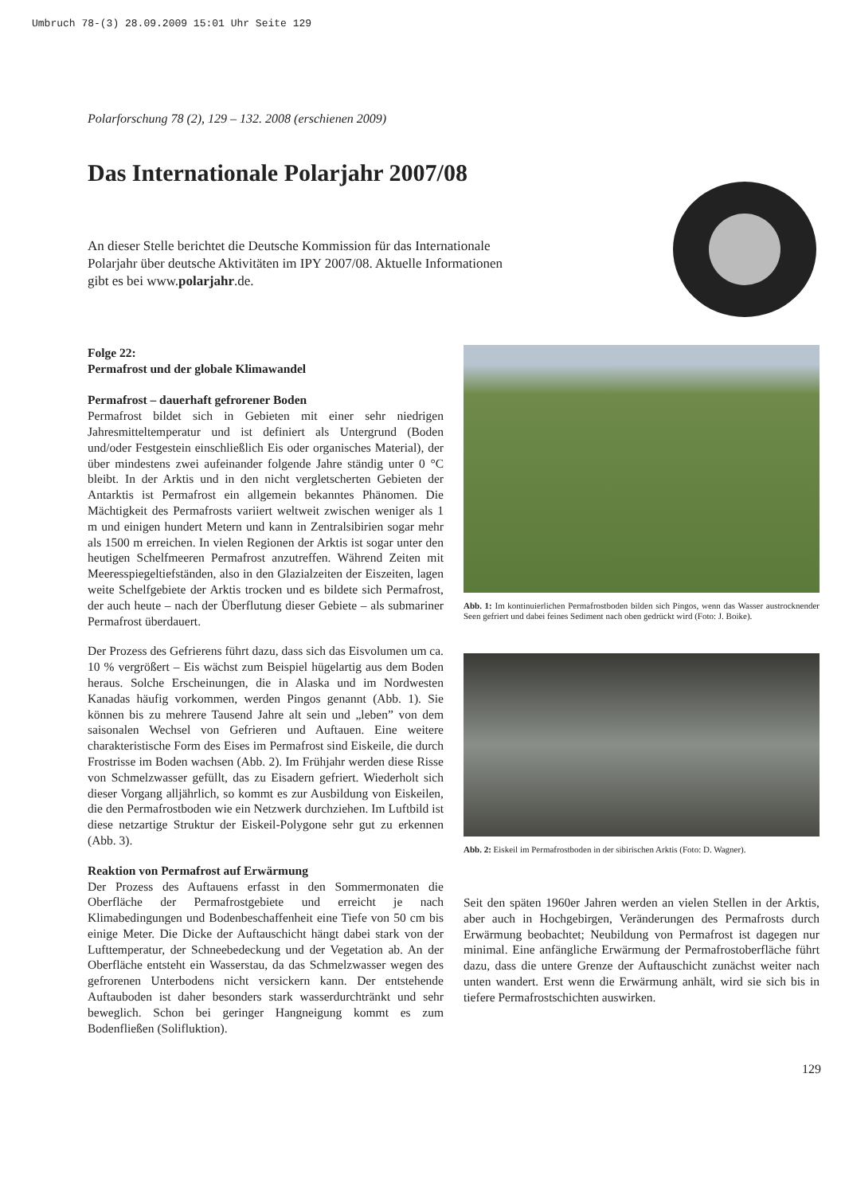Umbruch 78-(3) 28.09.2009 15:01 Uhr Seite 129
Polarforschung 78 (2), 129 – 132. 2008 (erschienen 2009)
Das Internationale Polarjahr 2007/08
An dieser Stelle berichtet die Deutsche Kommission für das Internationale Polarjahr über deutsche Aktivitäten im IPY 2007/08. Aktuelle Informationen gibt es bei www.polarjahr.de.
Folge 22:
Permafrost und der globale Klimawandel
Permafrost – dauerhaft gefrorener Boden
Permafrost bildet sich in Gebieten mit einer sehr niedrigen Jahresmitteltemperatur und ist definiert als Untergrund (Boden und/oder Festgestein einschließlich Eis oder organisches Material), der über mindestens zwei aufeinander folgende Jahre ständig unter 0 °C bleibt. In der Arktis und in den nicht vergletscherten Gebieten der Antarktis ist Permafrost ein allgemein bekanntes Phänomen. Die Mächtigkeit des Permafrosts variiert weltweit zwischen weniger als 1 m und einigen hundert Metern und kann in Zentralsibirien sogar mehr als 1500 m erreichen. In vielen Regionen der Arktis ist sogar unter den heutigen Schelfmeeren Permafrost anzutreffen. Während Zeiten mit Meeresspiegeltiefständen, also in den Glazialzeiten der Eiszeiten, lagen weite Schelfgebiete der Arktis trocken und es bildete sich Permafrost, der auch heute – nach der Überflutung dieser Gebiete – als submariner Permafrost überdauert.
Der Prozess des Gefrierens führt dazu, dass sich das Eisvolumen um ca. 10 % vergrößert – Eis wächst zum Beispiel hügelartig aus dem Boden heraus. Solche Erscheinungen, die in Alaska und im Nordwesten Kanadas häufig vorkommen, werden Pingos genannt (Abb. 1). Sie können bis zu mehrere Tausend Jahre alt sein und „leben” von dem saisonalen Wechsel von Gefrieren und Auftauen. Eine weitere charakteristische Form des Eises im Permafrost sind Eiskeile, die durch Frostrisse im Boden wachsen (Abb. 2). Im Frühjahr werden diese Risse von Schmelzwasser gefüllt, das zu Eisadern gefriert. Wiederholt sich dieser Vorgang alljährlich, so kommt es zur Ausbildung von Eiskeilen, die den Permafrostboden wie ein Netzwerk durchziehen. Im Luftbild ist diese netzartige Struktur der Eiskeil-Polygone sehr gut zu erkennen (Abb. 3).
Reaktion von Permafrost auf Erwärmung
Der Prozess des Auftauens erfasst in den Sommermonaten die Oberfläche der Permafrostgebiete und erreicht je nach Klimabedingungen und Bodenbeschaffenheit eine Tiefe von 50 cm bis einige Meter. Die Dicke der Auftauschicht hängt dabei stark von der Lufttemperatur, der Schneebedeckung und der Vegetation ab. An der Oberfläche entsteht ein Wasserstau, da das Schmelzwasser wegen des gefrorenen Unterbodens nicht versickern kann. Der entstehende Auftauboden ist daher besonders stark wasserdurchtränkt und sehr beweglich. Schon bei geringer Hangneigung kommt es zum Bodenfließen (Solifluktion).
Abb. 1: Im kontinuierlichen Permafrostboden bilden sich Pingos, wenn das Wasser austrocknender Seen gefriert und dabei feines Sediment nach oben gedrückt wird (Foto: J. Boike).
Abb. 2: Eiskeil im Permafrostboden in der sibirischen Arktis (Foto: D. Wagner).
Seit den späten 1960er Jahren werden an vielen Stellen in der Arktis, aber auch in Hochgebirgen, Veränderungen des Permafrosts durch Erwärmung beobachtet; Neubildung von Permafrost ist dagegen nur minimal. Eine anfängliche Erwärmung der Permafrostoberfläche führt dazu, dass die untere Grenze der Auftauschicht zunächst weiter nach unten wandert. Erst wenn die Erwärmung anhält, wird sie sich bis in tiefere Permafrostschichten auswirken.
129